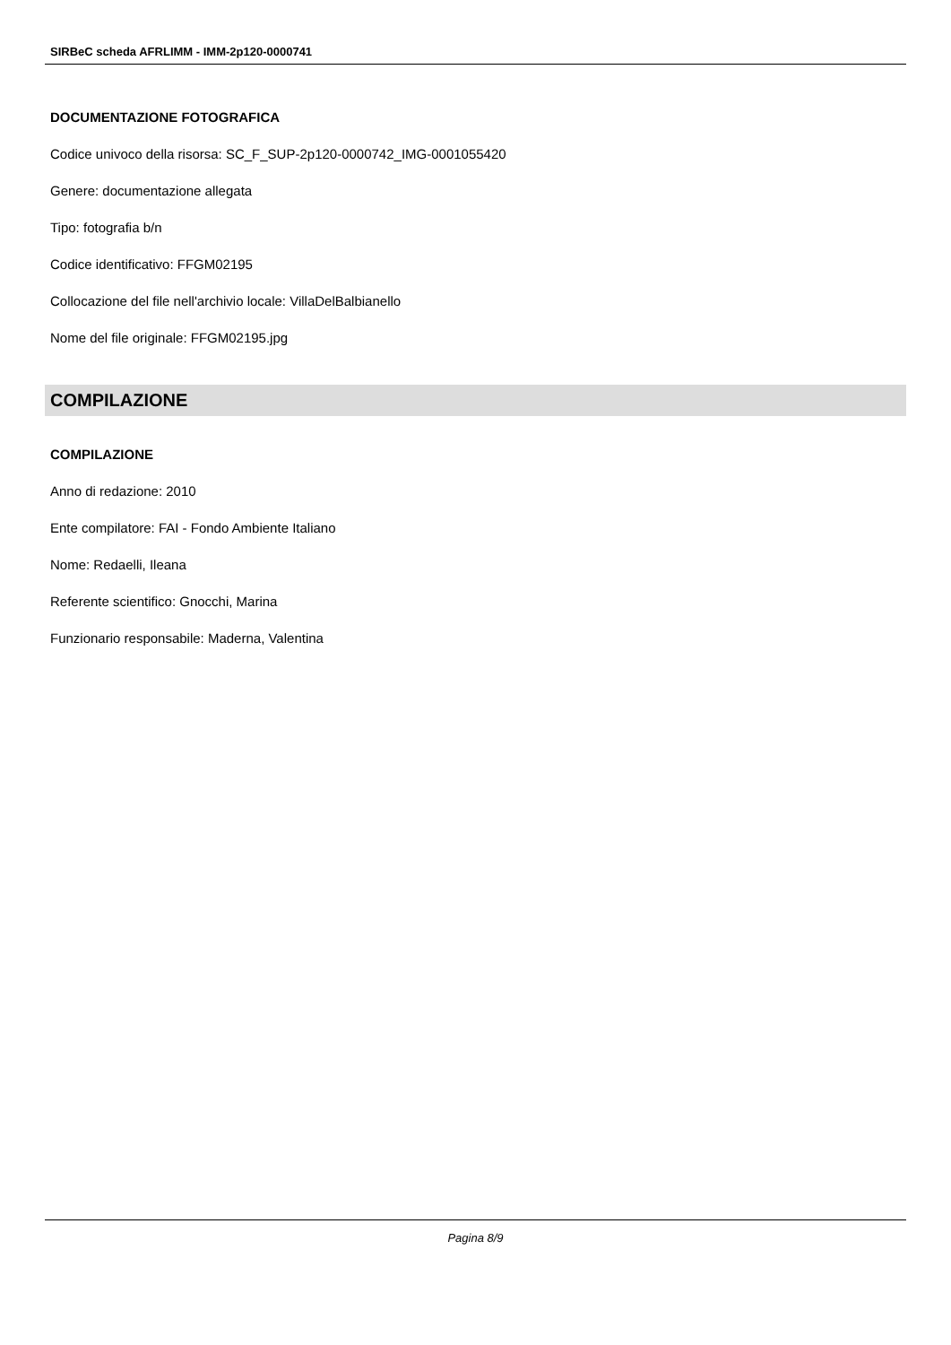SIRBeC scheda AFRLIMM - IMM-2p120-0000741
DOCUMENTAZIONE FOTOGRAFICA
Codice univoco della risorsa: SC_F_SUP-2p120-0000742_IMG-0001055420
Genere: documentazione allegata
Tipo: fotografia b/n
Codice identificativo: FFGM02195
Collocazione del file nell'archivio locale: VillaDelBalbianello
Nome del file originale: FFGM02195.jpg
COMPILAZIONE
COMPILAZIONE
Anno di redazione: 2010
Ente compilatore: FAI - Fondo Ambiente Italiano
Nome: Redaelli, Ileana
Referente scientifico: Gnocchi, Marina
Funzionario responsabile: Maderna, Valentina
Pagina 8/9